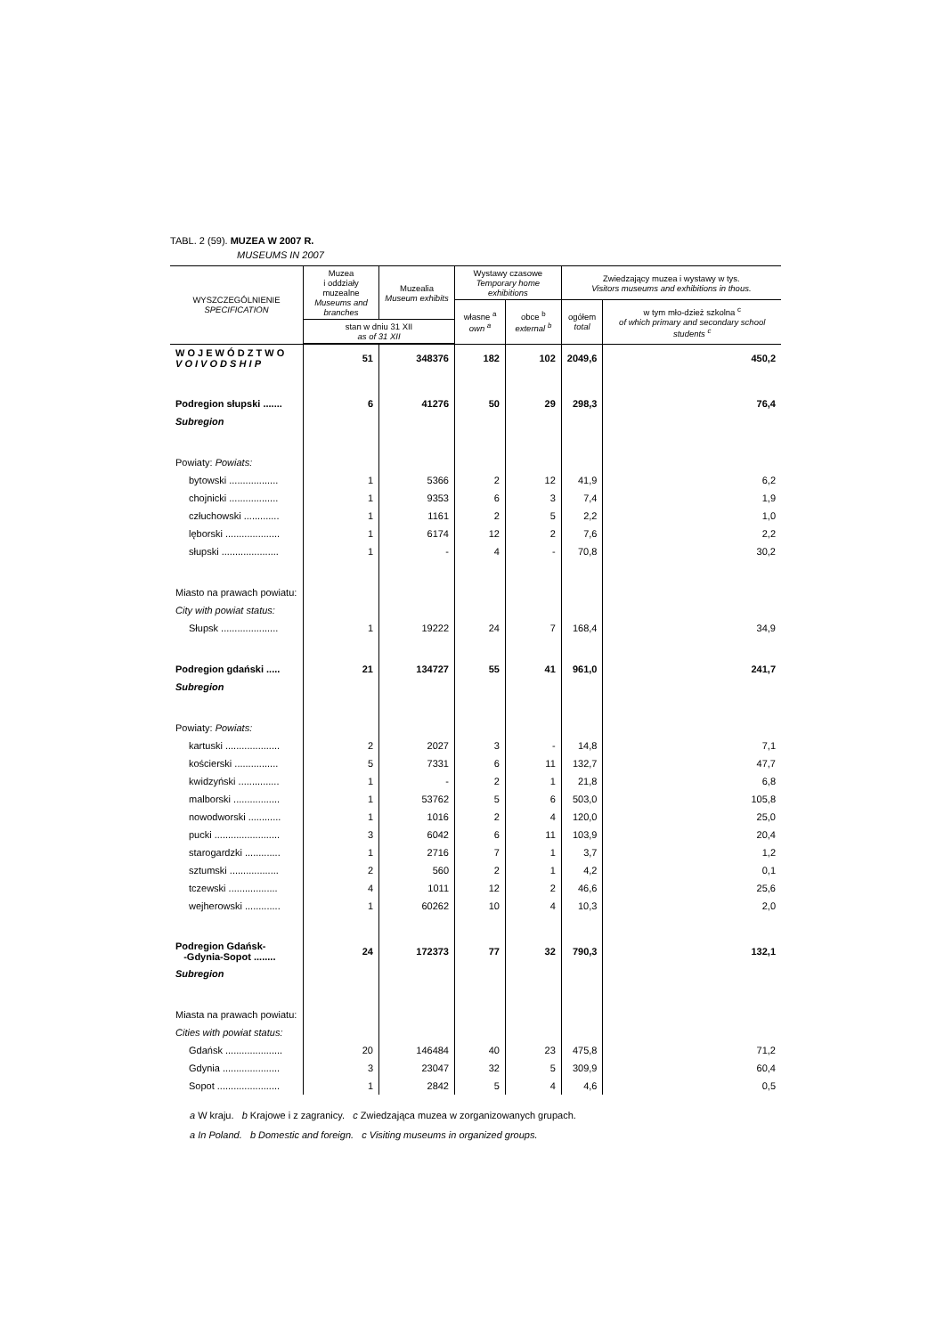TABL. 2 (59). MUZEA W 2007 R.
MUSEUMS IN 2007
| WYSZCZEGÓLNIENIE SPECIFICATION | Muzea i oddziały muzealne Museums and branches | Muzealia Museum exhibits | Wystawy czasowe Temporary home exhibitions | | Zwiedzający muzea i wystawy w tys. Visitors museums and exhibitions in thous. | |
| --- | --- | --- | --- | --- | --- | --- |
| | | | własne <sup>a</sup> own <sup>a</sup> | obce <sup>b</sup> external <sup>b</sup> | ogółem total | w tym mło-dzież szkolna <sup>c</sup> of which primary and secondary school students <sup>c</sup> |
| | stan w dniu 31 XII as of 31 XII | | | | | |
| W O J E W Ó D Z T W O V O I V O D S H I P | 51 | 348376 | 182 | 102 | 2049,6 | 450,2 |
| Podregion słupski ....... | 6 | 41276 | 50 | 29 | 298,3 | 76,4 |
| Subregion | | | | | | |
| Powiaty: Powiats: | | | | | | |
| bytowski .................. | 1 | 5366 | 2 | 12 | 41,9 | 6,2 |
| chojnicki .................. | 1 | 9353 | 6 | 3 | 7,4 | 1,9 |
| człuchowski ............. | 1 | 1161 | 2 | 5 | 2,2 | 1,0 |
| lęborski .................... | 1 | 6174 | 12 | 2 | 7,6 | 2,2 |
| słupski ..................... | 1 | - | 4 | - | 70,8 | 30,2 |
| Miasto na prawach powiatu: | | | | | | |
| City with powiat status: | | | | | | |
| Słupsk ..................... | 1 | 19222 | 24 | 7 | 168,4 | 34,9 |
| Podregion gdański ..... | 21 | 134727 | 55 | 41 | 961,0 | 241,7 |
| Subregion | | | | | | |
| Powiaty: Powiats: | | | | | | |
| kartuski .................... | 2 | 2027 | 3 | - | 14,8 | 7,1 |
| kościerski ................ | 5 | 7331 | 6 | 11 | 132,7 | 47,7 |
| kwidzyński ............... | 1 | - | 2 | 1 | 21,8 | 6,8 |
| malborski ................. | 1 | 53762 | 5 | 6 | 503,0 | 105,8 |
| nowodworski ............ | 1 | 1016 | 2 | 4 | 120,0 | 25,0 |
| pucki ........................ | 3 | 6042 | 6 | 11 | 103,9 | 20,4 |
| starogardzki ............. | 1 | 2716 | 7 | 1 | 3,7 | 1,2 |
| sztumski .................. | 2 | 560 | 2 | 1 | 4,2 | 0,1 |
| tczewski .................. | 4 | 1011 | 12 | 2 | 46,6 | 25,6 |
| wejherowski ............. | 1 | 60262 | 10 | 4 | 10,3 | 2,0 |
| Podregion Gdańsk- -Gdynia-Sopot ........ | 24 | 172373 | 77 | 32 | 790,3 | 132,1 |
| Subregion | | | | | | |
| Miasta na prawach powiatu: | | | | | | |
| Cities with powiat status: | | | | | | |
| Gdańsk ..................... | 20 | 146484 | 40 | 23 | 475,8 | 71,2 |
| Gdynia ..................... | 3 | 23047 | 32 | 5 | 309,9 | 60,4 |
| Sopot ....................... | 1 | 2842 | 5 | 4 | 4,6 | 0,5 |
a W kraju. b Krajowe i z zagranicy. c Zwiedzająca muzea w zorganizowanych grupach.
a In Poland. b Domestic and foreign. c Visiting museums in organized groups.